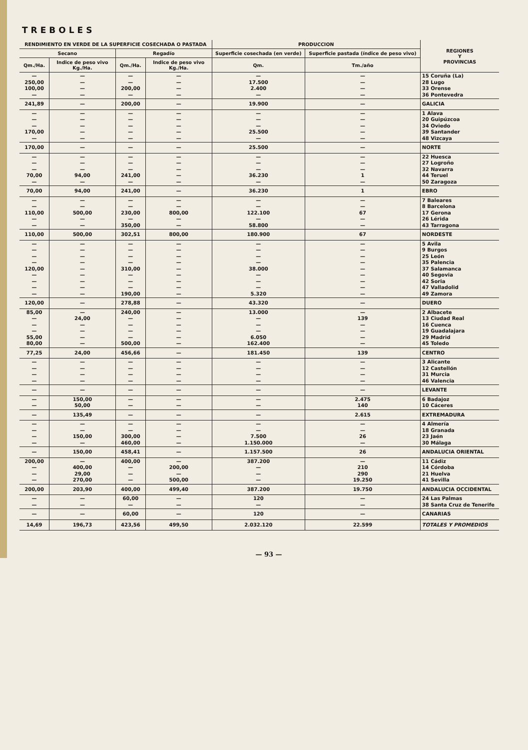TREBOLES
| RENDIMIENTO EN VERDE DE LA SUPERFICIE COSECHADA O PASTADA | | | | PRODUCCION | | REGIONES Y PROVINCIAS |
| --- | --- | --- | --- | --- | --- | --- |
| Secano | | Regadío | | Superficie cosechada (en verde) | Superficie pastada (índice de peso vivo) | |
| Qm./Ha. | Indice de peso vivo Kg./Ha. | Qm./Ha. | Indice de peso vivo Kg./Ha. | Qm. | Tm./año | |
| — 250,00 100,00 — | — — — — | — — 200,00 — | — — — — | — 17.500 2.400 — | — — — — | 15 Coruña (La) 28 Lugo 33 Orense 36 Pontevedra |
| 241,89 | — | 200,00 | — | 19.900 | — | GALICIA |
| — — — 170,00 — | — — — — — | — — — — — | — — — — — | — — — 25.500 — | — — — — — | 1 Alava 20 Guipúzcoa 34 Oviedo 39 Santander 48 Vizcaya |
| 170,00 | — | — | — | 25.500 | — | NORTE |
| — — — 70,00 — | — — — 94,00 — | — — — 241,00 — | — — — — — | — — — 36.230 — | — — — 1 — | 22 Huesca 27 Logroño 32 Navarra 44 Teruel 50 Zaragoza |
| 70,00 | 94,00 | 241,00 | — | 36.230 | 1 | EBRO |
| — — 110,00 — — | — — 500,00 — — | — — 230,00 — 350,00 | — — 800,00 — — | — — 122.100 — 58.800 | — — 67 — — | 7 Baleares 8 Barcelona 17 Gerona 26 Lérida 43 Tarragona |
| 110,00 | 500,00 | 302,51 | 800,00 | 180.900 | 67 | NORDESTE |
| — — — — 120,00 — — — — | — — — — — — — — — | — — — — 310,00 — — — 190,00 | — — — — — — — — — | — — — — 38.000 — — — 5.320 | — — — — — — — — — | 5 Avila 9 Burgos 25 León 35 Palencia 37 Salamanca 40 Segovia 42 Soria 47 Valladolid 49 Zamora |
| 120,00 | — | 278,88 | — | 43.320 | — | DUERO |
| 85,00 — — — 55,00 80,00 | — 24,00 — — — — | 240,00 — — — — 500,00 | — — — — — — | 13.000 — — — 6.050 162.400 | — 139 — — — — | 2 Albacete 13 Ciudad Real 16 Cuenca 19 Guadalajara 29 Madrid 45 Toledo |
| 77,25 | 24,00 | 456,66 | — | 181.450 | 139 | CENTRO |
| — — — — | — — — — | — — — — | — — — — | — — — — | — — — — | 3 Alicante 12 Castellón 31 Murcia 46 Valencia |
| — | — | — | — | — | — | LEVANTE |
| — — | 150,00 50,00 | — — | — — | — — | 2.475 140 | 6 Badajoz 10 Cáceres |
| — | 135,49 | — | — | — | 2.615 | EXTREMADURA |
| — — — — | — — 150,00 — | — — 300,00 460,00 | — — — — | — — 7.500 1.150.000 | — — 26 — | 4 Almería 18 Granada 23 Jaén 30 Málaga |
| — | 150,00 | 458,41 | — | 1.157.500 | 26 | ANDALUCIA ORIENTAL |
| 200,00 — — — | — 400,00 29,00 270,00 | 400,00 — — — | — 200,00 — 500,00 | 387.200 — — — | — 210 290 19.250 | 11 Cádiz 14 Córdoba 21 Huelva 41 Sevilla |
| 200,00 | 203,90 | 400,00 | 499,40 | 387.200 | 19.750 | ANDALUCIA OCCIDENTAL |
| — — | — — | 60,00 — | — — | 120 — | — — | 24 Las Palmas 38 Santa Cruz de Tenerife |
| — | — | 60,00 | — | 120 | — | CANARIAS |
| 14,69 | 196,73 | 423,56 | 499,50 | 2.032.120 | 22.599 | TOTALES Y PROMEDIOS |
— 93 —